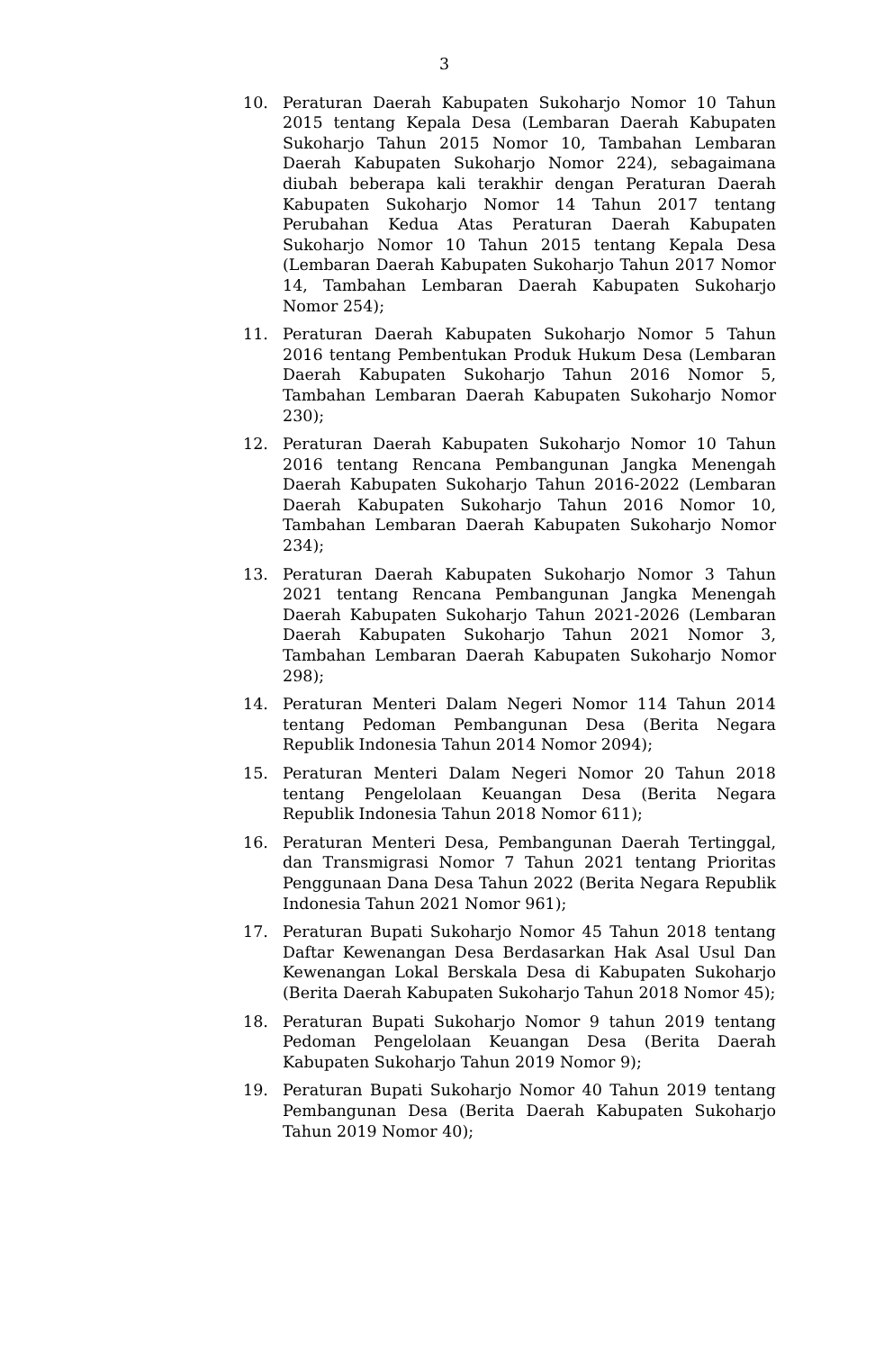3
10. Peraturan Daerah Kabupaten Sukoharjo Nomor 10 Tahun 2015 tentang Kepala Desa (Lembaran Daerah Kabupaten Sukoharjo Tahun 2015 Nomor 10, Tambahan Lembaran Daerah Kabupaten Sukoharjo Nomor 224), sebagaimana diubah beberapa kali terakhir dengan Peraturan Daerah Kabupaten Sukoharjo Nomor 14 Tahun 2017 tentang Perubahan Kedua Atas Peraturan Daerah Kabupaten Sukoharjo Nomor 10 Tahun 2015 tentang Kepala Desa (Lembaran Daerah Kabupaten Sukoharjo Tahun 2017 Nomor 14, Tambahan Lembaran Daerah Kabupaten Sukoharjo Nomor 254);
11. Peraturan Daerah Kabupaten Sukoharjo Nomor 5 Tahun 2016 tentang Pembentukan Produk Hukum Desa (Lembaran Daerah Kabupaten Sukoharjo Tahun 2016 Nomor 5, Tambahan Lembaran Daerah Kabupaten Sukoharjo Nomor 230);
12. Peraturan Daerah Kabupaten Sukoharjo Nomor 10 Tahun 2016 tentang Rencana Pembangunan Jangka Menengah Daerah Kabupaten Sukoharjo Tahun 2016-2022 (Lembaran Daerah Kabupaten Sukoharjo Tahun 2016 Nomor 10, Tambahan Lembaran Daerah Kabupaten Sukoharjo Nomor 234);
13. Peraturan Daerah Kabupaten Sukoharjo Nomor 3 Tahun 2021 tentang Rencana Pembangunan Jangka Menengah Daerah Kabupaten Sukoharjo Tahun 2021-2026 (Lembaran Daerah Kabupaten Sukoharjo Tahun 2021 Nomor 3, Tambahan Lembaran Daerah Kabupaten Sukoharjo Nomor 298);
14. Peraturan Menteri Dalam Negeri Nomor 114 Tahun 2014 tentang Pedoman Pembangunan Desa (Berita Negara Republik Indonesia Tahun 2014 Nomor 2094);
15. Peraturan Menteri Dalam Negeri Nomor 20 Tahun 2018 tentang Pengelolaan Keuangan Desa (Berita Negara Republik Indonesia Tahun 2018 Nomor 611);
16. Peraturan Menteri Desa, Pembangunan Daerah Tertinggal, dan Transmigrasi Nomor 7 Tahun 2021 tentang Prioritas Penggunaan Dana Desa Tahun 2022 (Berita Negara Republik Indonesia Tahun 2021 Nomor 961);
17. Peraturan Bupati Sukoharjo Nomor 45 Tahun 2018 tentang Daftar Kewenangan Desa Berdasarkan Hak Asal Usul Dan Kewenangan Lokal Berskala Desa di Kabupaten Sukoharjo (Berita Daerah Kabupaten Sukoharjo Tahun 2018 Nomor 45);
18. Peraturan Bupati Sukoharjo Nomor 9 tahun 2019 tentang Pedoman Pengelolaan Keuangan Desa (Berita Daerah Kabupaten Sukoharjo Tahun 2019 Nomor 9);
19. Peraturan Bupati Sukoharjo Nomor 40 Tahun 2019 tentang Pembangunan Desa (Berita Daerah Kabupaten Sukoharjo Tahun 2019 Nomor 40);